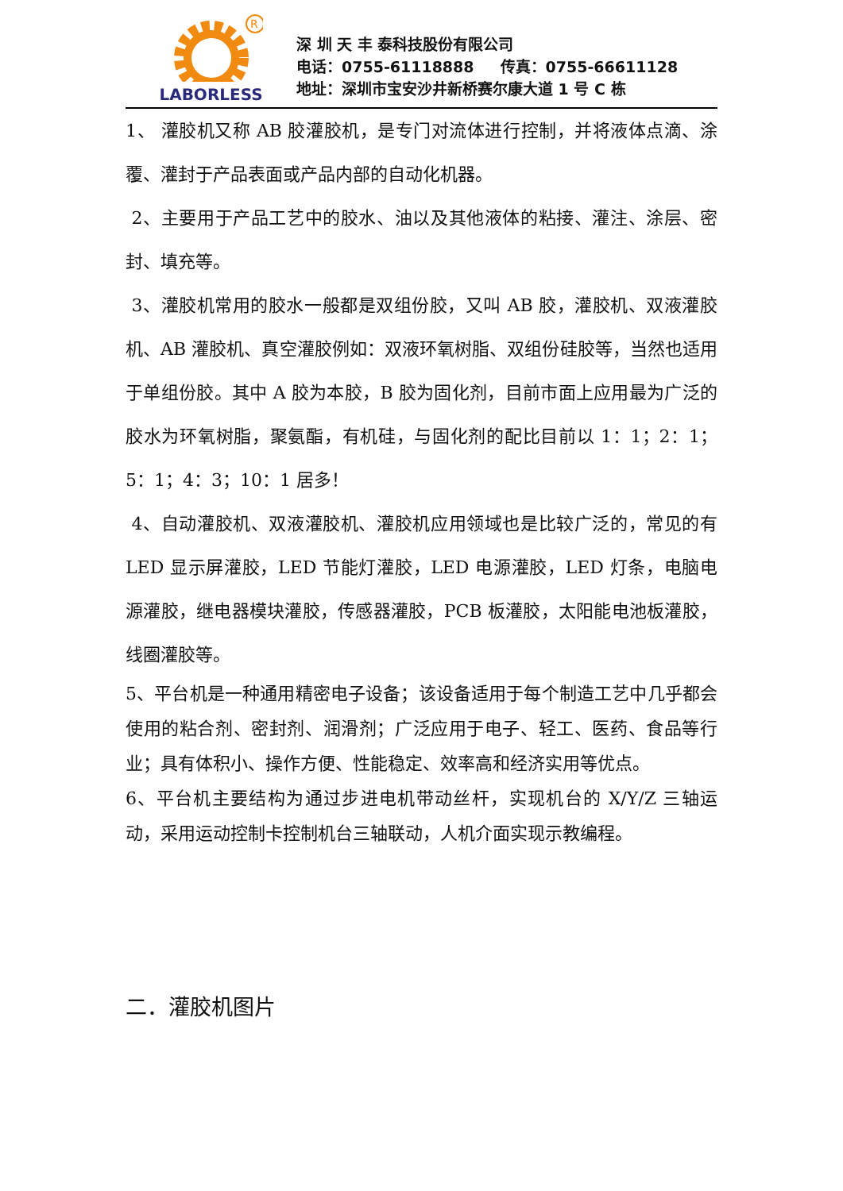R
LABORLESS
深 圳 天 丰 泰科技股份有限公司
电话：0755-61118888 传真：0755-66611128
地址：深圳市宝安沙井新桥赛尔康大道 1 号 C 栋
1、 灌胶机又称 AB 胶灌胶机，是专门对流体进行控制，并将液体点滴、涂覆、灌封于产品表面或产品内部的自动化机器。
2、主要用于产品工艺中的胶水、油以及其他液体的粘接、灌注、涂层、密封、填充等。
3、灌胶机常用的胶水一般都是双组份胶，又叫 AB 胶，灌胶机、双液灌胶机、AB 灌胶机、真空灌胶例如：双液环氧树脂、双组份硅胶等，当然也适用于单组份胶。其中 A 胶为本胶，B 胶为固化剂，目前市面上应用最为广泛的胶水为环氧树脂，聚氨酯，有机硅，与固化剂的配比目前以 1：1；2：1；5：1；4：3；10：1 居多！
4、自动灌胶机、双液灌胶机、灌胶机应用领域也是比较广泛的，常见的有 LED 显示屏灌胶，LED 节能灯灌胶，LED 电源灌胶，LED 灯条，电脑电源灌胶，继电器模块灌胶，传感器灌胶，PCB 板灌胶，太阳能电池板灌胶，线圈灌胶等。
5、平台机是一种通用精密电子设备；该设备适用于每个制造工艺中几乎都会使用的粘合剂、密封剂、润滑剂；广泛应用于电子、轻工、医药、食品等行业；具有体积小、操作方便、性能稳定、效率高和经济实用等优点。
6、平台机主要结构为通过步进电机带动丝杆，实现机台的 X/Y/Z 三轴运动，采用运动控制卡控制机台三轴联动，人机介面实现示教编程。
二．灌胶机图片